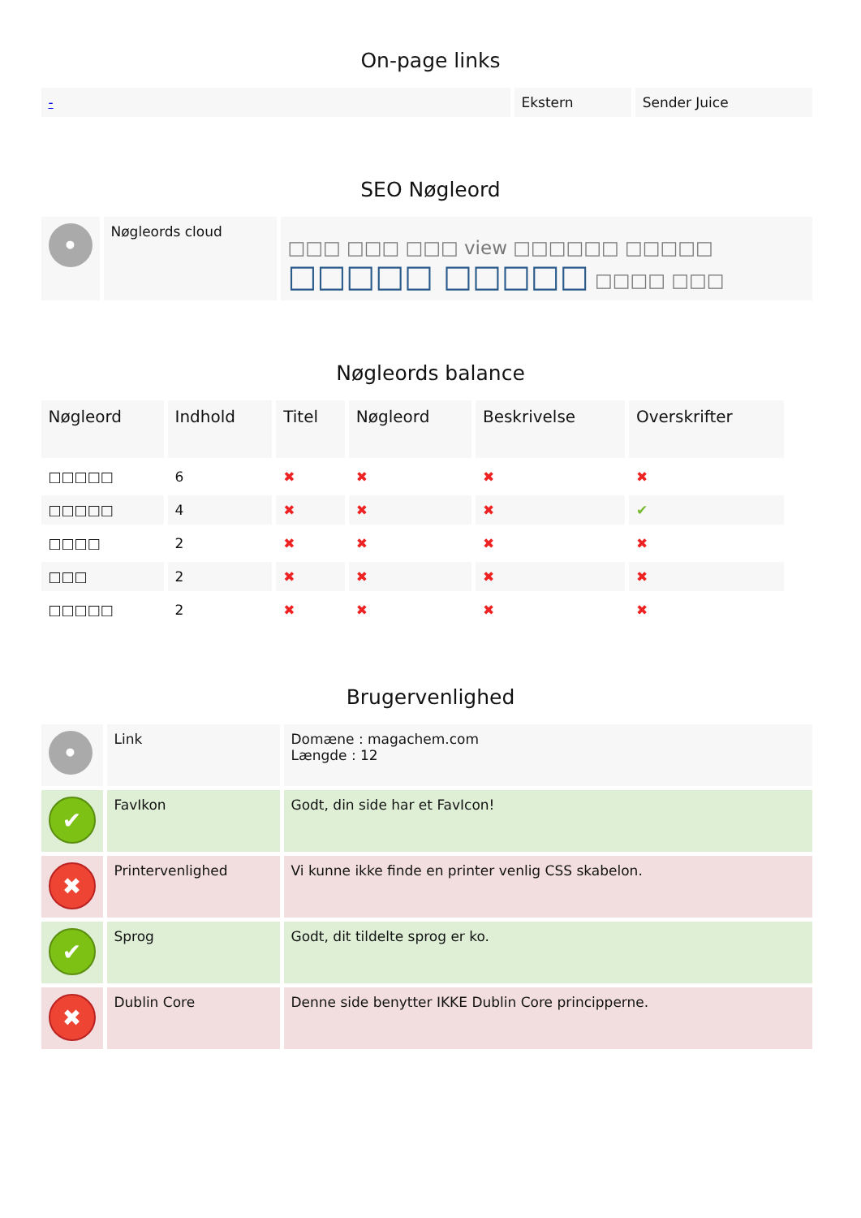On-page links
| - | Ekstern | Sender Juice |
SEO Nøgleord
| • | Nøgleords cloud | □□□ □□□ □□□ view □□□□□□ □□□□□ □□□□□ □□□□□ □□□□ □□□ |
Nøgleords balance
| Nøgleord | Indhold | Titel | Nøgleord | Beskrivelse | Overskrifter |
| --- | --- | --- | --- | --- | --- |
| □□□□□ | 6 | ✖ | ✖ | ✖ | ✖ |
| □□□□□ | 4 | ✖ | ✖ | ✖ | ✔ |
| □□□□ | 2 | ✖ | ✖ | ✖ | ✖ |
| □□□ | 2 | ✖ | ✖ | ✖ | ✖ |
| □□□□□ | 2 | ✖ | ✖ | ✖ | ✖ |
Brugervenlighed
| • | Link | Domæne : magachem.com Længde : 12 |
| ✔ | FavIkon | Godt, din side har et FavIcon! |
| ✖ | Printervenlighed | Vi kunne ikke finde en printer venlig CSS skabelon. |
| ✔ | Sprog | Godt, dit tildelte sprog er ko. |
| ✖ | Dublin Core | Denne side benytter IKKE Dublin Core principperne. |